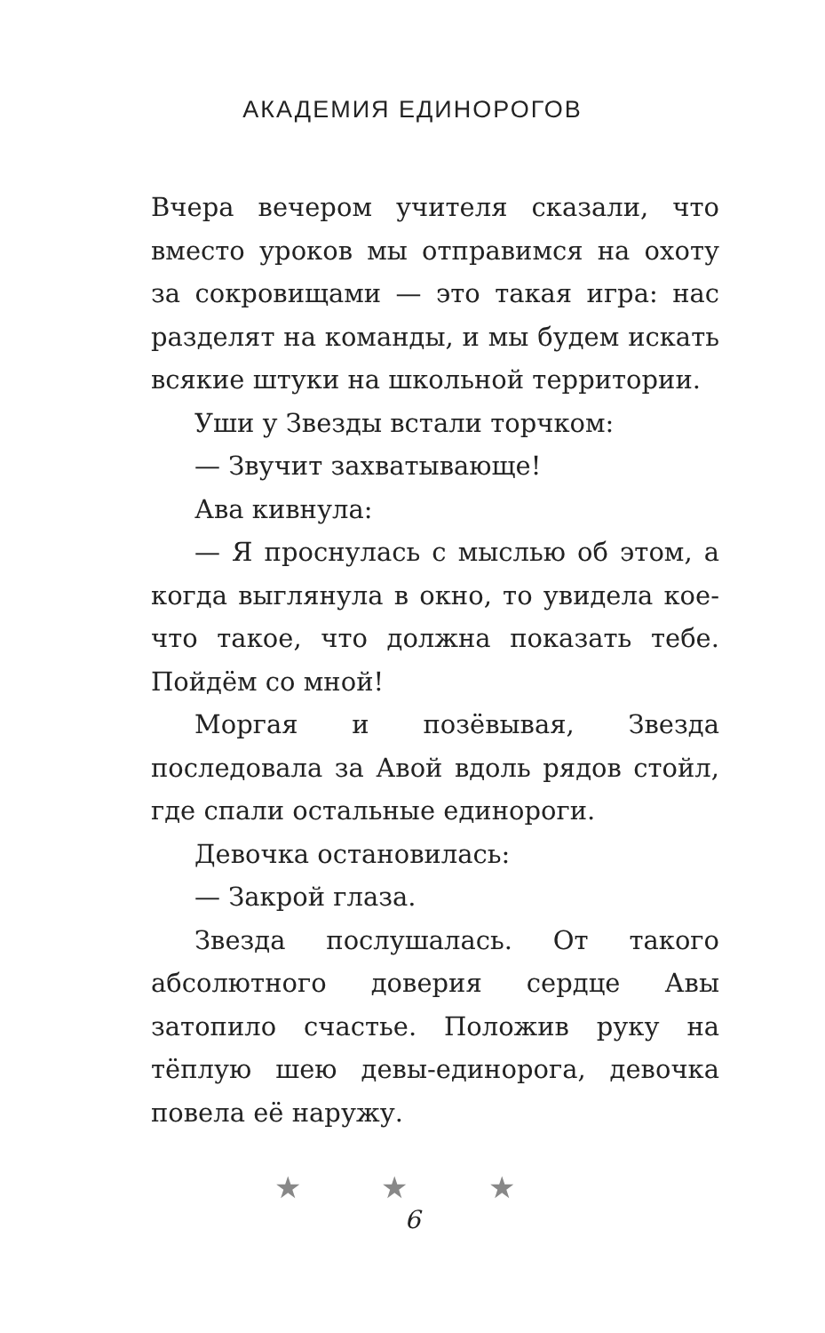АКАДЕМИЯ ЕДИНОРОГОВ
Вчера вечером учителя сказали, что вместо уроков мы отправимся на охоту за сокровищами — это такая игра: нас разделят на команды, и мы будем искать всякие штуки на школьной территории.
Уши у Звезды встали торчком:
— Звучит захватывающе!
Ава кивнула:
— Я проснулась с мыслью об этом, а когда выглянула в окно, то увидела кое-что такое, что должна показать тебе. Пойдём со мной!
Моргая и позёвывая, Звезда последовала за Авой вдоль рядов стойл, где спали остальные единороги.
Девочка остановилась:
— Закрой глаза.
Звезда послушалась. От такого абсолютного доверия сердце Авы затопило счастье. Положив руку на тёплую шею девы-единорога, девочка повела её наружу.
★ ★ ★
6